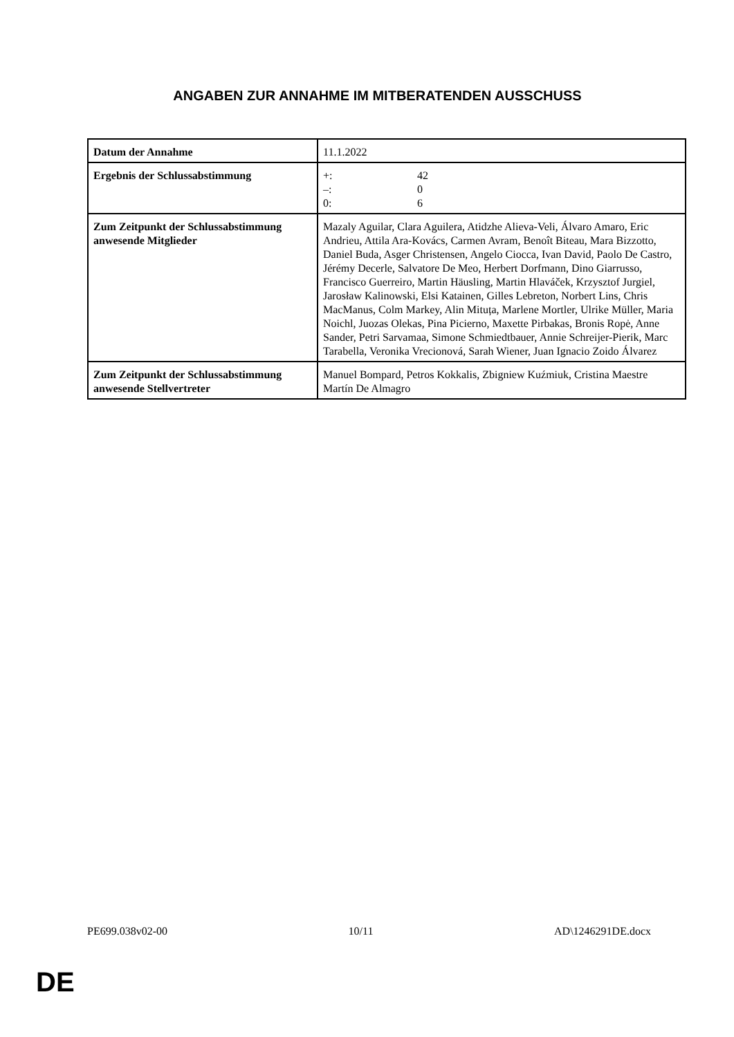ANGABEN ZUR ANNAHME IM MITBERATENDEN AUSSCHUSS
| Datum der Annahme | 11.1.2022 |
| Ergebnis der Schlussabstimmung | / +: / 42 / / –: / 0 / / 0: / 6 / |
| Zum Zeitpunkt der Schlussabstimmung anwesende Mitglieder | Mazaly Aguilar, Clara Aguilera, Atidzhe Alieva-Veli, Álvaro Amaro, Eric Andrieu, Attila Ara-Kovács, Carmen Avram, Benoît Biteau, Mara Bizzotto, Daniel Buda, Asger Christensen, Angelo Ciocca, Ivan David, Paolo De Castro, Jérémy Decerle, Salvatore De Meo, Herbert Dorfmann, Dino Giarrusso, Francisco Guerreiro, Martin Häusling, Martin Hlaváček, Krzysztof Jurgiel, Jarosław Kalinowski, Elsi Katainen, Gilles Lebreton, Norbert Lins, Chris MacManus, Colm Markey, Alin Mituța, Marlene Mortler, Ulrike Müller, Maria Noichl, Juozas Olekas, Pina Picierno, Maxette Pirbakas, Bronis Ropė, Anne Sander, Petri Sarvamaa, Simone Schmiedtbauer, Annie Schreijer-Pierik, Marc Tarabella, Veronika Vrecionová, Sarah Wiener, Juan Ignacio Zoido Álvarez |
| Zum Zeitpunkt der Schlussabstimmung anwesende Stellvertreter | Manuel Bompard, Petros Kokkalis, Zbigniew Kuźmiuk, Cristina Maestre Martín De Almagro |
PE699.038v02-00 10/11 AD\1246291DE.docx
DE